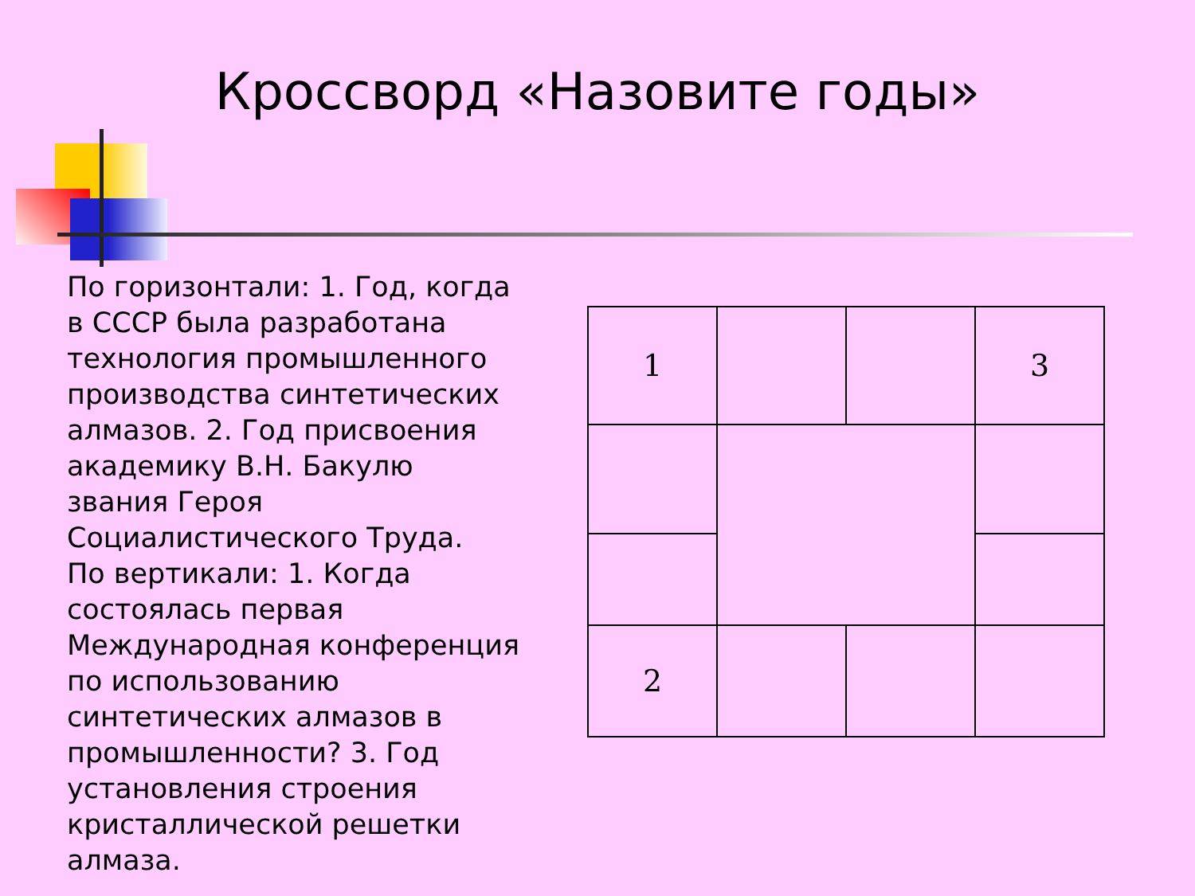Кроссворд «Назовите годы»
По горизонтали: 1. Год, когда в СССР была разработана технология промышленного производства синтетических алмазов. 2. Год присвоения академику В.Н. Бакулю звания Героя Социалистического Труда.
По вертикали: 1. Когда состоялась первая Международная конференция по использованию синтетических алмазов в промышленности? 3. Год установления строения кристаллической решетки алмаза.
| 1 | | | 3 |
| 2 | | | |